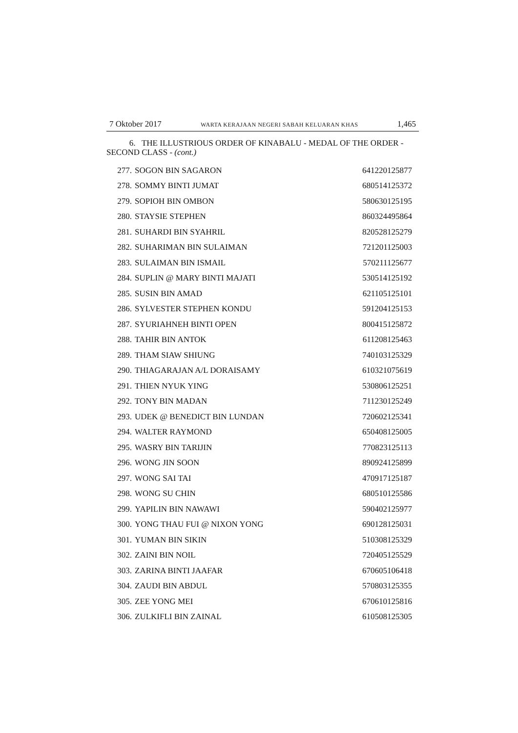7 Oktober 2017 WARTA KERAJAAN NEGERI SABAH KELUARAN KHAS 1,465
6. THE ILLUSTRIOUS ORDER OF KINABALU - MEDAL OF THE ORDER - SECOND CLASS - (cont.)
| 277. | SOGON BIN SAGARON | 641220125877 |
| 278. | SOMMY BINTI JUMAT | 680514125372 |
| 279. | SOPIOH BIN OMBON | 580630125195 |
| 280. | STAYSIE STEPHEN | 860324495864 |
| 281. | SUHARDI BIN SYAHRIL | 820528125279 |
| 282. | SUHARIMAN BIN SULAIMAN | 721201125003 |
| 283. | SULAIMAN BIN ISMAIL | 570211125677 |
| 284. | SUPLIN @ MARY BINTI MAJATI | 530514125192 |
| 285. | SUSIN BIN AMAD | 621105125101 |
| 286. | SYLVESTER STEPHEN KONDU | 591204125153 |
| 287. | SYURIAHNEH BINTI OPEN | 800415125872 |
| 288. | TAHIR BIN ANTOK | 611208125463 |
| 289. | THAM SIAW SHIUNG | 740103125329 |
| 290. | THIAGARAJAN A/L DORAISAMY | 610321075619 |
| 291. | THIEN NYUK YING | 530806125251 |
| 292. | TONY BIN MADAN | 711230125249 |
| 293. | UDEK @ BENEDICT BIN LUNDAN | 720602125341 |
| 294. | WALTER RAYMOND | 650408125005 |
| 295. | WASRY BIN TARIJIN | 770823125113 |
| 296. | WONG JIN SOON | 890924125899 |
| 297. | WONG SAI TAI | 470917125187 |
| 298. | WONG SU CHIN | 680510125586 |
| 299. | YAPILIN BIN NAWAWI | 590402125977 |
| 300. | YONG THAU FUI @ NIXON YONG | 690128125031 |
| 301. | YUMAN BIN SIKIN | 510308125329 |
| 302. | ZAINI BIN NOIL | 720405125529 |
| 303. | ZARINA BINTI JAAFAR | 670605106418 |
| 304. | ZAUDI BIN ABDUL | 570803125355 |
| 305. | ZEE YONG MEI | 670610125816 |
| 306. | ZULKIFLI BIN ZAINAL | 610508125305 |